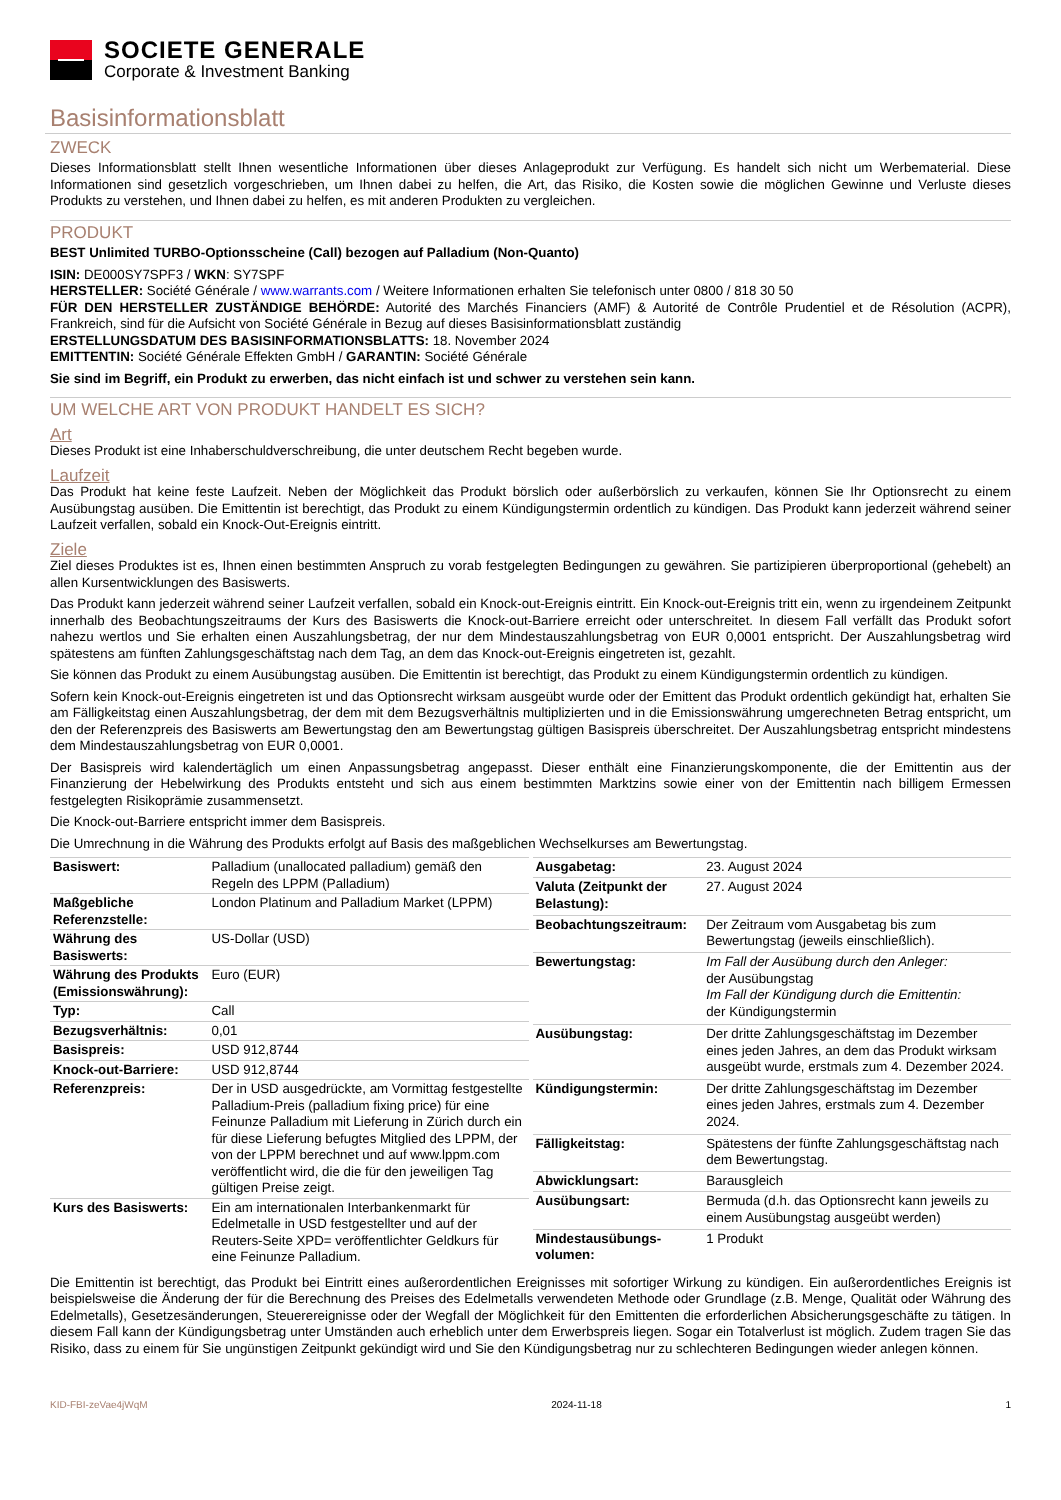SOCIETE GENERALE
Corporate & Investment Banking
Basisinformationsblatt
ZWECK
Dieses Informationsblatt stellt Ihnen wesentliche Informationen über dieses Anlageprodukt zur Verfügung. Es handelt sich nicht um Werbematerial. Diese Informationen sind gesetzlich vorgeschrieben, um Ihnen dabei zu helfen, die Art, das Risiko, die Kosten sowie die möglichen Gewinne und Verluste dieses Produkts zu verstehen, und Ihnen dabei zu helfen, es mit anderen Produkten zu vergleichen.
PRODUKT
BEST Unlimited TURBO-Optionsscheine (Call) bezogen auf Palladium (Non-Quanto)
ISIN: DE000SY7SPF3 / WKN: SY7SPF
HERSTELLER: Société Générale / www.warrants.com / Weitere Informationen erhalten Sie telefonisch unter 0800 / 818 30 50
FÜR DEN HERSTELLER ZUSTÄNDIGE BEHÖRDE: Autorité des Marchés Financiers (AMF) & Autorité de Contrôle Prudentiel et de Résolution (ACPR), Frankreich, sind für die Aufsicht von Société Générale in Bezug auf dieses Basisinformationsblatt zuständig
ERSTELLUNGSDATUM DES BASISINFORMATIONSBLATTS: 18. November 2024
EMITTENTIN: Société Générale Effekten GmbH / GARANTIN: Société Générale
Sie sind im Begriff, ein Produkt zu erwerben, das nicht einfach ist und schwer zu verstehen sein kann.
UM WELCHE ART VON PRODUKT HANDELT ES SICH?
Art
Dieses Produkt ist eine Inhaberschuldverschreibung, die unter deutschem Recht begeben wurde.
Laufzeit
Das Produkt hat keine feste Laufzeit. Neben der Möglichkeit das Produkt börslich oder außerbörslich zu verkaufen, können Sie Ihr Optionsrecht zu einem Ausübungstag ausüben. Die Emittentin ist berechtigt, das Produkt zu einem Kündigungstermin ordentlich zu kündigen. Das Produkt kann jederzeit während seiner Laufzeit verfallen, sobald ein Knock-Out-Ereignis eintritt.
Ziele
Ziel dieses Produktes ist es, Ihnen einen bestimmten Anspruch zu vorab festgelegten Bedingungen zu gewähren. Sie partizipieren überproportional (gehebelt) an allen Kursentwicklungen des Basiswerts.
Das Produkt kann jederzeit während seiner Laufzeit verfallen, sobald ein Knock-out-Ereignis eintritt. Ein Knock-out-Ereignis tritt ein, wenn zu irgendeinem Zeitpunkt innerhalb des Beobachtungszeitraums der Kurs des Basiswerts die Knock-out-Barriere erreicht oder unterschreitet. In diesem Fall verfällt das Produkt sofort nahezu wertlos und Sie erhalten einen Auszahlungsbetrag, der nur dem Mindestauszahlungsbetrag von EUR 0,0001 entspricht. Der Auszahlungsbetrag wird spätestens am fünften Zahlungsgeschäftstag nach dem Tag, an dem das Knock-out-Ereignis eingetreten ist, gezahlt.
Sie können das Produkt zu einem Ausübungstag ausüben. Die Emittentin ist berechtigt, das Produkt zu einem Kündigungstermin ordentlich zu kündigen.
Sofern kein Knock-out-Ereignis eingetreten ist und das Optionsrecht wirksam ausgeübt wurde oder der Emittent das Produkt ordentlich gekündigt hat, erhalten Sie am Fälligkeitstag einen Auszahlungsbetrag, der dem mit dem Bezugsverhältnis multiplizierten und in die Emissionswährung umgerechneten Betrag entspricht, um den der Referenzpreis des Basiswerts am Bewertungstag den am Bewertungstag gültigen Basispreis überschreitet. Der Auszahlungsbetrag entspricht mindestens dem Mindestauszahlungsbetrag von EUR 0,0001.
Der Basispreis wird kalendertäglich um einen Anpassungsbetrag angepasst. Dieser enthält eine Finanzierungskomponente, die der Emittentin aus der Finanzierung der Hebelwirkung des Produkts entsteht und sich aus einem bestimmten Marktzins sowie einer von der Emittentin nach billigem Ermessen festgelegten Risikoprämie zusammensetzt.
Die Knock-out-Barriere entspricht immer dem Basispreis.
Die Umrechnung in die Währung des Produkts erfolgt auf Basis des maßgeblichen Wechselkurses am Bewertungstag.
| Basiswert: | Palladium (unallocated palladium) gemäß den Regeln des LPPM (Palladium) |
| Maßgebliche Referenzstelle: | London Platinum and Palladium Market (LPPM) |
| Währung des Basiswerts: | US-Dollar (USD) |
| Währung des Produkts (Emissionswährung): | Euro (EUR) |
| Typ: | Call |
| Bezugsverhältnis: | 0,01 |
| Basispreis: | USD 912,8744 |
| Knock-out-Barriere: | USD 912,8744 |
| Referenzpreis: | Der in USD ausgedrückte, am Vormittag festgestellte Palladium-Preis (palladium fixing price) für eine Feinunze Palladium mit Lieferung in Zürich durch ein für diese Lieferung befugtes Mitglied des LPPM, der von der LPPM berechnet und auf www.lppm.com veröffentlicht wird, die die für den jeweiligen Tag gültigen Preise zeigt. |
| Kurs des Basiswerts: | Ein am internationalen Interbankenmarkt für Edelmetalle in USD festgestellter und auf der Reuters-Seite XPD= veröffentlichter Geldkurs für eine Feinunze Palladium. |
| Ausgabetag: | 23. August 2024 |
| Valuta (Zeitpunkt der Belastung): | 27. August 2024 |
| Beobachtungszeitraum: | Der Zeitraum vom Ausgabetag bis zum Bewertungstag (jeweils einschließlich). |
| Bewertungstag: | Im Fall der Ausübung durch den Anleger: der Ausübungstag Im Fall der Kündigung durch die Emittentin: der Kündigungstermin |
| Ausübungstag: | Der dritte Zahlungsgeschäftstag im Dezember eines jeden Jahres, an dem das Produkt wirksam ausgeübt wurde, erstmals zum 4. Dezember 2024. |
| Kündigungstermin: | Der dritte Zahlungsgeschäftstag im Dezember eines jeden Jahres, erstmals zum 4. Dezember 2024. |
| Fälligkeitstag: | Spätestens der fünfte Zahlungsgeschäftstag nach dem Bewertungstag. |
| Abwicklungsart: | Barausgleich |
| Ausübungsart: | Bermuda (d.h. das Optionsrecht kann jeweils zu einem Ausübungstag ausgeübt werden) |
| Mindestausübungs-volumen: | 1 Produkt |
Die Emittentin ist berechtigt, das Produkt bei Eintritt eines außerordentlichen Ereignisses mit sofortiger Wirkung zu kündigen. Ein außerordentliches Ereignis ist beispielsweise die Änderung der für die Berechnung des Preises des Edelmetalls verwendeten Methode oder Grundlage (z.B. Menge, Qualität oder Währung des Edelmetalls), Gesetzesänderungen, Steuerereignisse oder der Wegfall der Möglichkeit für den Emittenten die erforderlichen Absicherungsgeschäfte zu tätigen. In diesem Fall kann der Kündigungsbetrag unter Umständen auch erheblich unter dem Erwerbspreis liegen. Sogar ein Totalverlust ist möglich. Zudem tragen Sie das Risiko, dass zu einem für Sie ungünstigen Zeitpunkt gekündigt wird und Sie den Kündigungsbetrag nur zu schlechteren Bedingungen wieder anlegen können.
KID-FBI-zeVae4jWqM 2024-11-18 1